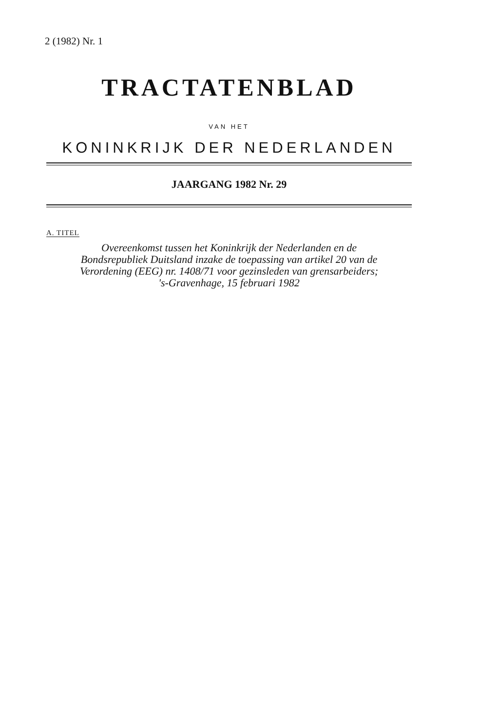2 (1982) Nr. 1
TRACTATENBLAD
VAN HET
KONINKRIJK DER NEDERLANDEN
JAARGANG 1982 Nr. 29
A. TITEL
Overeenkomst tussen het Koninkrijk der Nederlanden en de
Bondsrepubliek Duitsland inzake de toepassing van artikel 20 van de
Verordening (EEG) nr. 1408/71 voor gezinsleden van grensarbeiders;
's-Gravenhage, 15 februari 1982